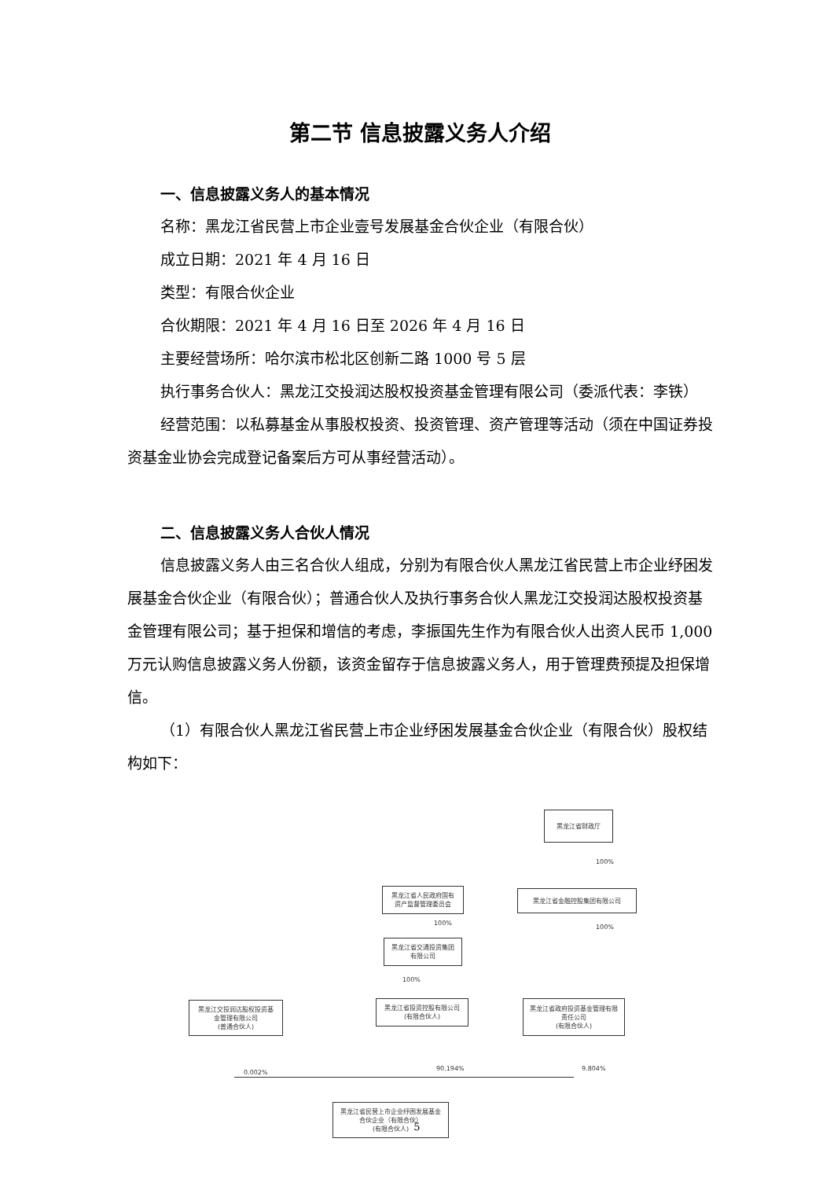第二节 信息披露义务人介绍
一、信息披露义务人的基本情况
名称：黑龙江省民营上市企业壹号发展基金合伙企业（有限合伙）
成立日期：2021 年 4 月 16 日
类型：有限合伙企业
合伙期限：2021 年 4 月 16 日至 2026 年 4 月 16 日
主要经营场所：哈尔滨市松北区创新二路 1000 号 5 层
执行事务合伙人：黑龙江交投润达股权投资基金管理有限公司（委派代表：李铁）
经营范围：以私募基金从事股权投资、投资管理、资产管理等活动（须在中国证券投资基金业协会完成登记备案后方可从事经营活动）。
二、信息披露义务人合伙人情况
信息披露义务人由三名合伙人组成，分别为有限合伙人黑龙江省民营上市企业纾困发展基金合伙企业（有限合伙）；普通合伙人及执行事务合伙人黑龙江交投润达股权投资基金管理有限公司；基于担保和增信的考虑，李振国先生作为有限合伙人出资人民币 1,000 万元认购信息披露义务人份额，该资金留存于信息披露义务人，用于管理费预提及担保增信。
（1）有限合伙人黑龙江省民营上市企业纾困发展基金合伙企业（有限合伙）股权结构如下：
黑龙江省财政厅
100%
黑龙江省人民政府国有
资产监督管理委员会
黑龙江省金融控股集团有限公司
100%
100%
黑龙江省交通投资集团
有限公司
100%
黑龙江交投润达股权投资基
金管理有限公司
(普通合伙人)
黑龙江省投资控股有限公司
(有限合伙人)
黑龙江省政府投资基金管理有限
责任公司
(有限合伙人)
0.002%
90.194% 9.804%
黑龙江省民营上市企业纾困发展基金
合伙企业（有限合伙）
(有限合伙人)
5